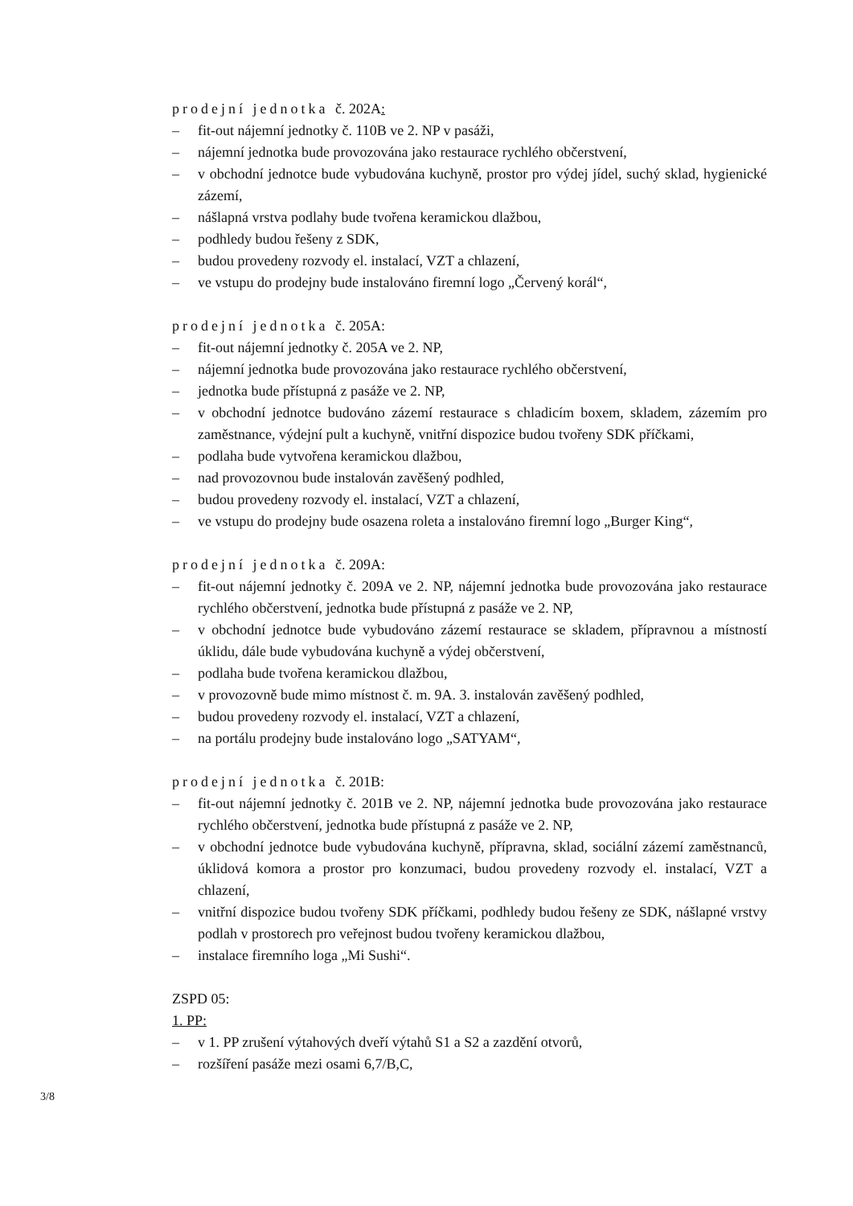prodejní jednotka č. 202A:
– fit-out nájemní jednotky č. 110B ve 2. NP v pasáži,
– nájemní jednotka bude provozována jako restaurace rychlého občerstvení,
– v obchodní jednotce bude vybudována kuchyně, prostor pro výdej jídel, suchý sklad, hygienické zázemí,
– nášlapná vrstva podlahy bude tvořena keramickou dlažbou,
– podhledy budou řešeny z SDK,
– budou provedeny rozvody el. instalací, VZT a chlazení,
– ve vstupu do prodejny bude instalováno firemní logo „Červený korál“,
prodejní jednotka č. 205A:
– fit-out nájemní jednotky č. 205A ve 2. NP,
– nájemní jednotka bude provozována jako restaurace rychlého občerstvení,
– jednotka bude přístupná z pasáže ve 2. NP,
– v obchodní jednotce budováno zázemí restaurace s chladicím boxem, skladem, zázemím pro zaměstnance, výdejní pult a kuchyně, vnitřní dispozice budou tvořeny SDK příčkami,
– podlaha bude vytvořena keramickou dlažbou,
– nad provozovnou bude instalován zavěšený podhled,
– budou provedeny rozvody el. instalací, VZT a chlazení,
– ve vstupu do prodejny bude osazena roleta a instalováno firemní logo „Burger King“,
prodejní jednotka č. 209A:
– fit-out nájemní jednotky č. 209A ve 2. NP, nájemní jednotka bude provozována jako restaurace rychlého občerstvení, jednotka bude přístupná z pasáže ve 2. NP,
– v obchodní jednotce bude vybudováno zázemí restaurace se skladem, přípravnou a místností úklidu, dále bude vybudována kuchyně a výdej občerstvení,
– podlaha bude tvořena keramickou dlažbou,
– v provozovně bude mimo místnost č. m. 9A. 3. instalován zavěšený podhled,
– budou provedeny rozvody el. instalací, VZT a chlazení,
– na portálu prodejny bude instalováno logo „SATYAM“,
prodejní jednotka č. 201B:
– fit-out nájemní jednotky č. 201B ve 2. NP, nájemní jednotka bude provozována jako restaurace rychlého občerstvení, jednotka bude přístupná z pasáže ve 2. NP,
– v obchodní jednotce bude vybudována kuchyně, přípravna, sklad, sociální zázemí zaměstnanců, úklidová komora a prostor pro konzumaci, budou provedeny rozvody el. instalací, VZT a chlazení,
– vnitřní dispozice budou tvořeny SDK příčkami, podhledy budou řešeny ze SDK, nášlapné vrstvy podlah v prostorech pro veřejnost budou tvořeny keramickou dlažbou,
– instalace firemního loga „Mi Sushi“.
ZSPD 05:
1. PP:
– v 1. PP zrušení výtahových dveří výtahů S1 a S2 a zazdění otvorů,
– rozšíření pasáže mezi osami 6,7/B,C,
3/8